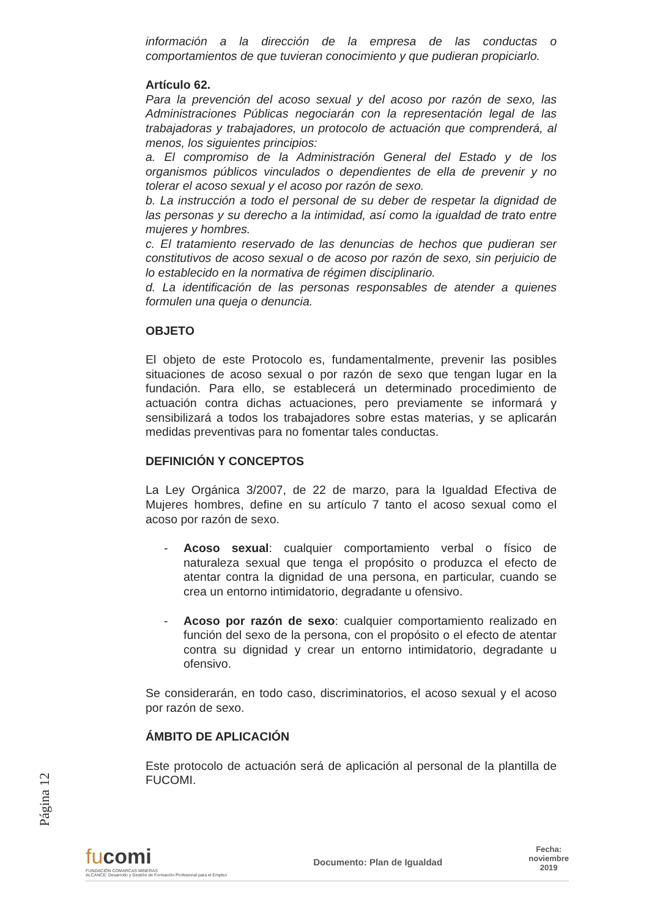información a la dirección de la empresa de las conductas o comportamientos de que tuvieran conocimiento y que pudieran propiciarlo.
Artículo 62.
Para la prevención del acoso sexual y del acoso por razón de sexo, las Administraciones Públicas negociarán con la representación legal de las trabajadoras y trabajadores, un protocolo de actuación que comprenderá, al menos, los siguientes principios:
a. El compromiso de la Administración General del Estado y de los organismos públicos vinculados o dependientes de ella de prevenir y no tolerar el acoso sexual y el acoso por razón de sexo.
b. La instrucción a todo el personal de su deber de respetar la dignidad de las personas y su derecho a la intimidad, así como la igualdad de trato entre mujeres y hombres.
c. El tratamiento reservado de las denuncias de hechos que pudieran ser constitutivos de acoso sexual o de acoso por razón de sexo, sin perjuicio de lo establecido en la normativa de régimen disciplinario.
d. La identificación de las personas responsables de atender a quienes formulen una queja o denuncia.
OBJETO
El objeto de este Protocolo es, fundamentalmente, prevenir las posibles situaciones de acoso sexual o por razón de sexo que tengan lugar en la fundación. Para ello, se establecerá un determinado procedimiento de actuación contra dichas actuaciones, pero previamente se informará y sensibilizará a todos los trabajadores sobre estas materias, y se aplicarán medidas preventivas para no fomentar tales conductas.
DEFINICIÓN Y CONCEPTOS
La Ley Orgánica 3/2007, de 22 de marzo, para la Igualdad Efectiva de Mujeres hombres, define en su artículo 7 tanto el acoso sexual como el acoso por razón de sexo.
- Acoso sexual: cualquier comportamiento verbal o físico de naturaleza sexual que tenga el propósito o produzca el efecto de atentar contra la dignidad de una persona, en particular, cuando se crea un entorno intimidatorio, degradante u ofensivo.
- Acoso por razón de sexo: cualquier comportamiento realizado en función del sexo de la persona, con el propósito o el efecto de atentar contra su dignidad y crear un entorno intimidatorio, degradante u ofensivo.
Se considerarán, en todo caso, discriminatorios, el acoso sexual y el acoso por razón de sexo.
ÁMBITO DE APLICACIÓN
Este protocolo de actuación será de aplicación al personal de la plantilla de FUCOMI.
Página 12
fucomi
FUNDACIÓN COMARCAS MINERAS
ALCANCE: Desarrollo y Gestión de Formación Profesional para el Empleo
Documento: Plan de Igualdad
Fecha:
noviembre
2019